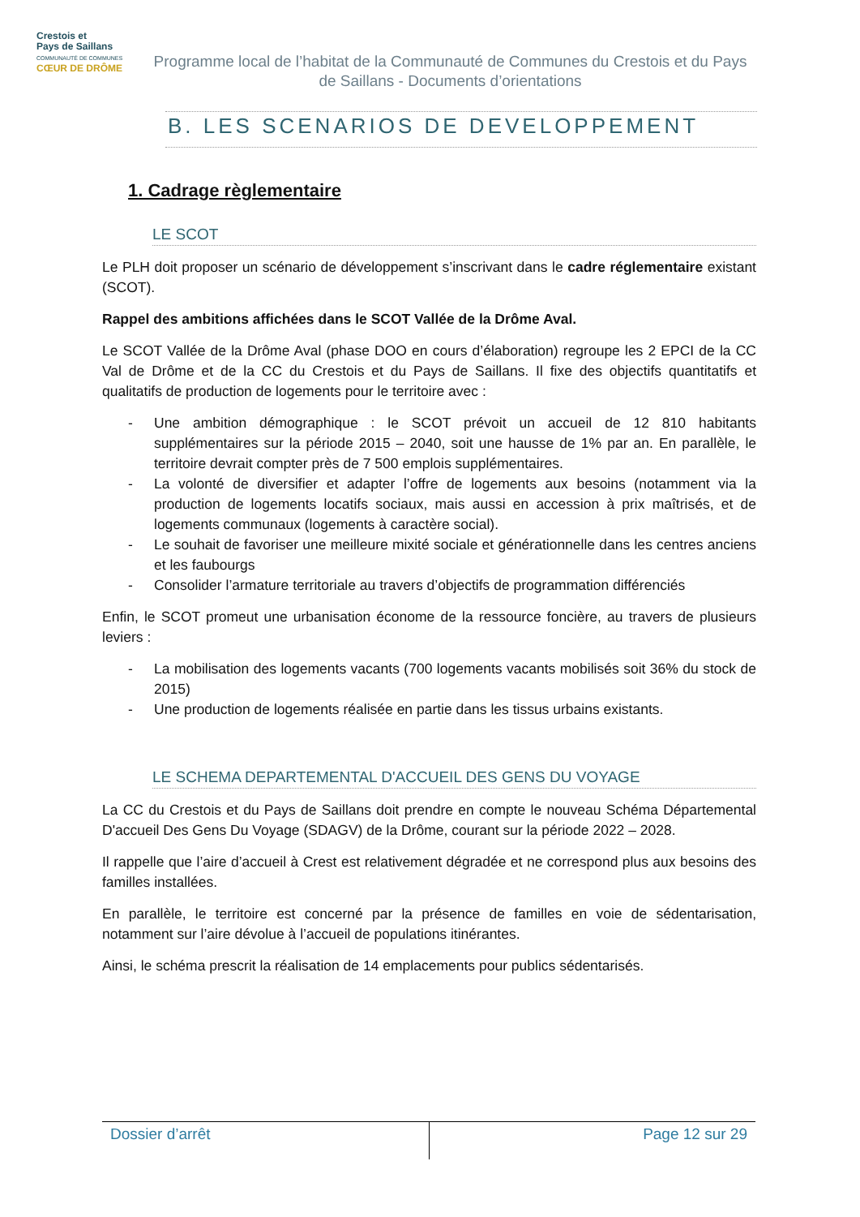Crestois et
Pays de Saillans
COMMUNAUTÉ DE COMMUNES
CŒUR DE DRÔME
Programme local de l’habitat de la Communauté de Communes du Crestois et du Pays de Saillans - Documents d’orientations
B. LES SCENARIOS DE DEVELOPPEMENT
1. Cadrage règlementaire
LE SCOT
Le PLH doit proposer un scénario de développement s’inscrivant dans le cadre réglementaire existant (SCOT).
Rappel des ambitions affichées dans le SCOT Vallée de la Drôme Aval.
Le SCOT Vallée de la Drôme Aval (phase DOO en cours d’élaboration) regroupe les 2 EPCI de la CC Val de Drôme et de la CC du Crestois et du Pays de Saillans. Il fixe des objectifs quantitatifs et qualitatifs de production de logements pour le territoire avec :
- Une ambition démographique : le SCOT prévoit un accueil de 12 810 habitants supplémentaires sur la période 2015 – 2040, soit une hausse de 1% par an. En parallèle, le territoire devrait compter près de 7 500 emplois supplémentaires.
- La volonté de diversifier et adapter l’offre de logements aux besoins (notamment via la production de logements locatifs sociaux, mais aussi en accession à prix maîtrisés, et de logements communaux (logements à caractère social).
- Le souhait de favoriser une meilleure mixité sociale et générationnelle dans les centres anciens et les faubourgs
- Consolider l’armature territoriale au travers d’objectifs de programmation différenciés
Enfin, le SCOT promeut une urbanisation économe de la ressource foncière, au travers de plusieurs leviers :
- La mobilisation des logements vacants (700 logements vacants mobilisés soit 36% du stock de 2015)
- Une production de logements réalisée en partie dans les tissus urbains existants.
LE SCHEMA DEPARTEMENTAL D'ACCUEIL DES GENS DU VOYAGE
La CC du Crestois et du Pays de Saillans doit prendre en compte le nouveau Schéma Départemental D'accueil Des Gens Du Voyage (SDAGV) de la Drôme, courant sur la période 2022 – 2028.
Il rappelle que l’aire d’accueil à Crest est relativement dégradée et ne correspond plus aux besoins des familles installées.
En parallèle, le territoire est concerné par la présence de familles en voie de sédentarisation, notamment sur l’aire dévolue à l’accueil de populations itinérantes.
Ainsi, le schéma prescrit la réalisation de 14 emplacements pour publics sédentarisés.
| Dossier d’arrêt | Page 12 sur 29 |